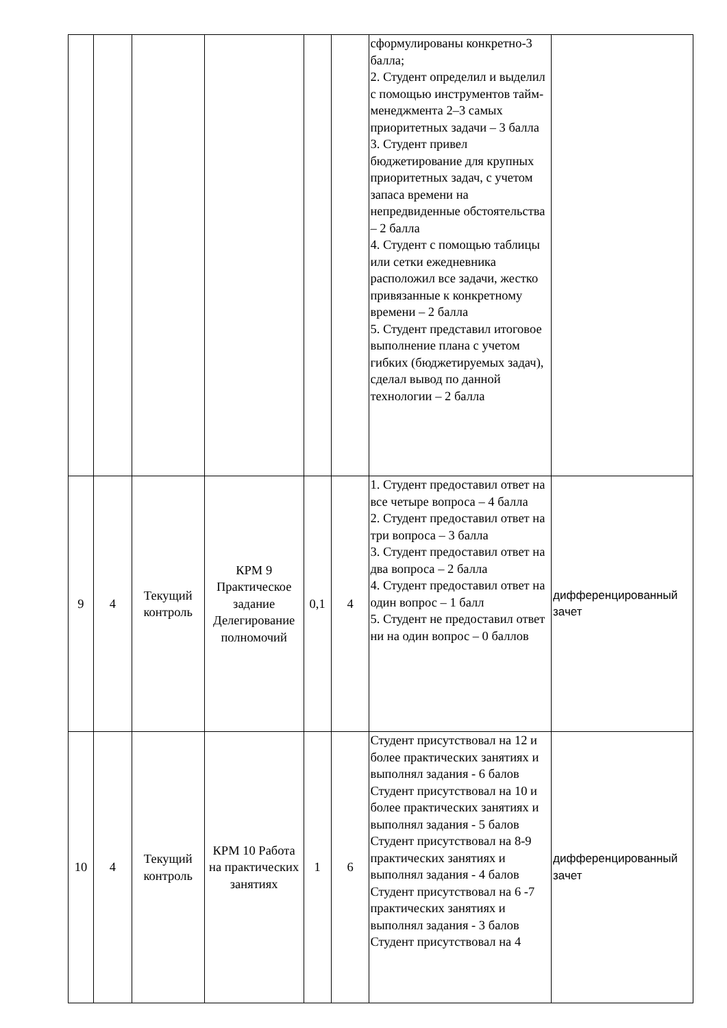| | | | | | | сформулированы конкретно-3 балла; 2. Студент определил и выделил с помощью инструментов тайм-менеджмента 2–3 самых приоритетных задачи – 3 балла 3. Студент привел бюджетирование для крупных приоритетных задач, с учетом запаса времени на непредвиденные обстоятельства – 2 балла 4. Студент с помощью таблицы или сетки ежедневника расположил все задачи, жестко привязанные к конкретному времени – 2 балла 5. Студент представил итоговое выполнение плана с учетом гибких (бюджетируемых задач), сделал вывод по данной технологии – 2 балла | |
| 9 | 4 | Текущий контроль | КРМ 9 Практическое задание Делегирование полномочий | 0,1 | 4 | 1. Студент предоставил ответ на все четыре вопроса – 4 балла 2. Студент предоставил ответ на три вопроса – 3 балла 3. Студент предоставил ответ на два вопроса – 2 балла 4. Студент предоставил ответ на один вопрос – 1 балл 5. Студент не предоставил ответ ни на один вопрос – 0 баллов | дифференцированный зачет |
| 10 | 4 | Текущий контроль | КРМ 10 Работа на практических занятиях | 1 | 6 | Студент присутствовал на 12 и более практических занятиях и выполнял задания - 6 балов Студент присутствовал на 10 и более практических занятиях и выполнял задания - 5 балов Студент присутствовал на 8-9 практических занятиях и выполнял задания - 4 балов Студент присутствовал на 6 -7 практических занятиях и выполнял задания - 3 балов Студент присутствовал на 4 | дифференцированный зачет |